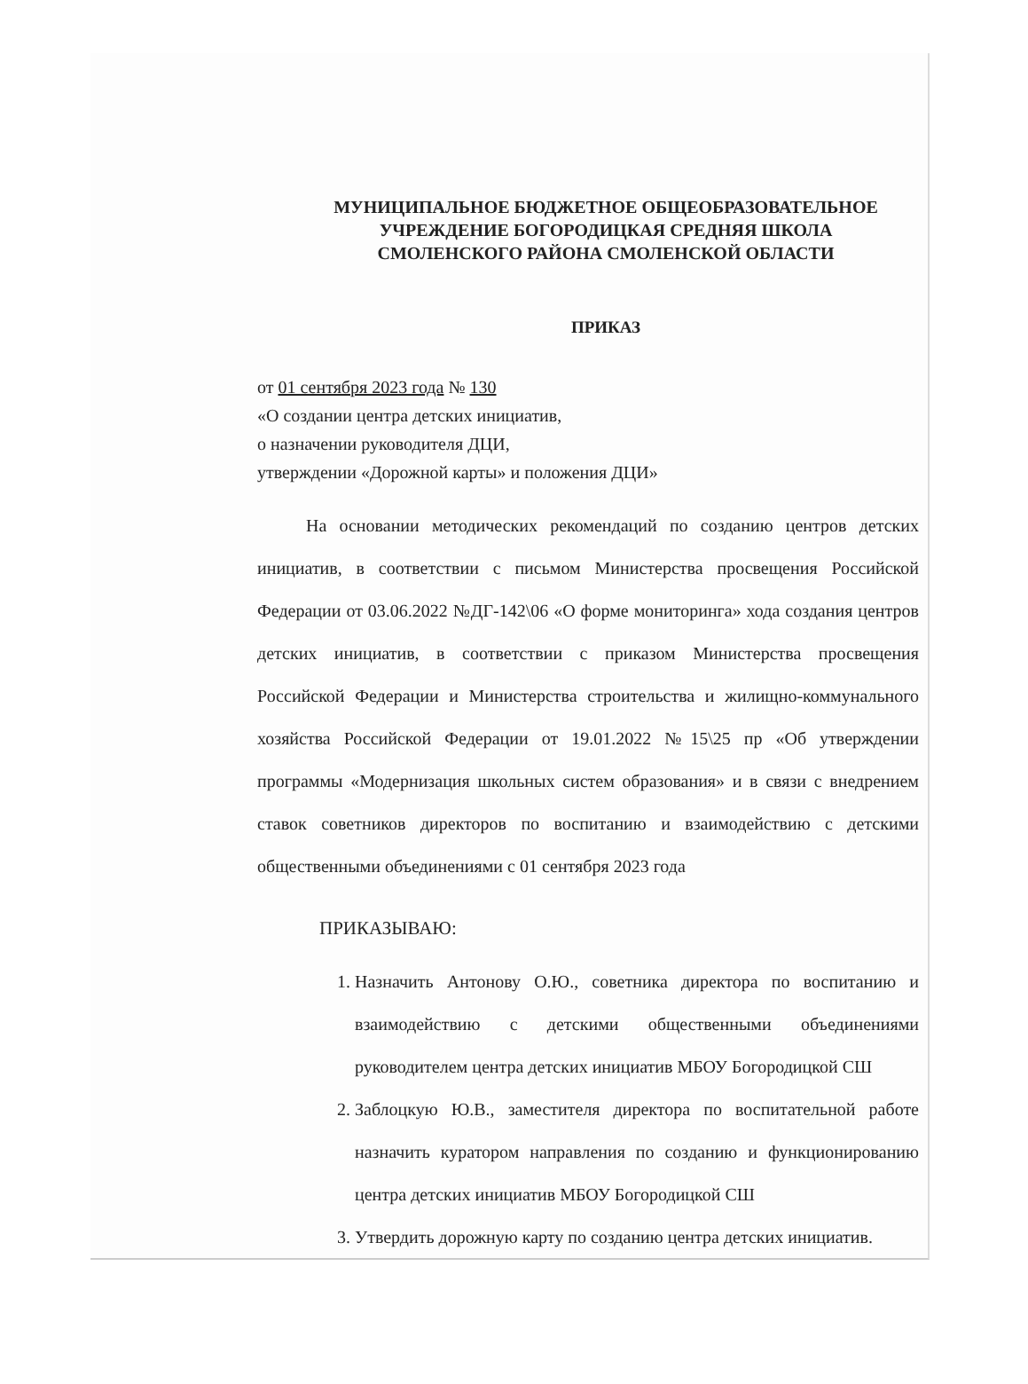МУНИЦИПАЛЬНОЕ БЮДЖЕТНОЕ ОБЩЕОБРАЗОВАТЕЛЬНОЕ
УЧРЕЖДЕНИЕ БОГОРОДИЦКАЯ СРЕДНЯЯ ШКОЛА
СМОЛЕНСКОГО РАЙОНА СМОЛЕНСКОЙ ОБЛАСТИ
ПРИКАЗ
от 01 сентября 2023 года № 130
«О создании центра детских инициатив,
о назначении руководителя ДЦИ,
утверждении «Дорожной карты» и положения ДЦИ»
На основании методических рекомендаций по созданию центров детских инициатив, в соответствии с письмом Министерства просвещения Российской Федерации от 03.06.2022 №ДГ-142\06 «О форме мониторинга» хода создания центров детских инициатив, в соответствии с приказом Министерства просвещения Российской Федерации и Министерства строительства и жилищно-коммунального хозяйства Российской Федерации от 19.01.2022 №15\25 пр «Об утверждении программы «Модернизация школьных систем образования» и в связи с внедрением ставок советников директоров по воспитанию и взаимодействию с детскими общественными объединениями с 01 сентября 2023 года
ПРИКАЗЫВАЮ:
1. Назначить Антонову О.Ю., советника директора по воспитанию и взаимодействию с детскими общественными объединениями руководителем центра детских инициатив МБОУ Богородицкой СШ
2. Заблоцкую Ю.В., заместителя директора по воспитательной работе назначить куратором направления по созданию и функционированию центра детских инициатив МБОУ Богородицкой СШ
3. Утвердить дорожную карту по созданию центра детских инициатив.